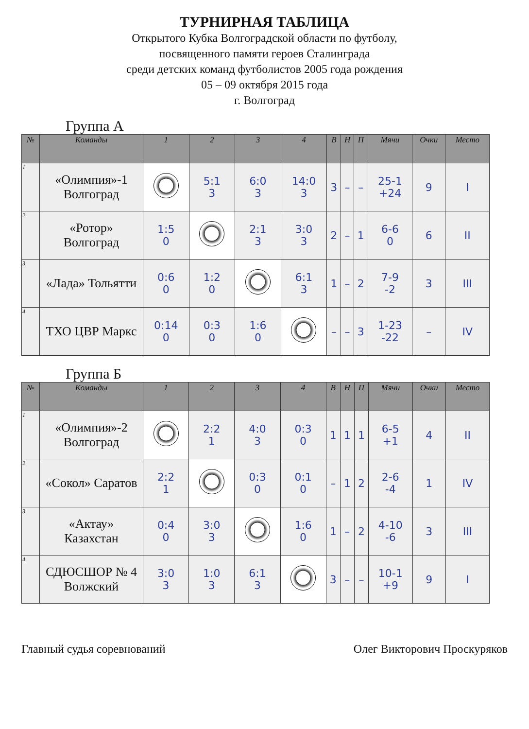ТУРНИРНАЯ ТАБЛИЦА
Открытого Кубка Волгоградской области по футболу,
посвященного памяти героев Сталинграда
среди детских команд футболистов 2005 года рождения
05 – 09 октября 2015 года
г. Волгоград
Группа А
| № | Команды | 1 | 2 | 3 | 4 | В | Н | П | Мячи | Очки | Место |
| --- | --- | --- | --- | --- | --- | --- | --- | --- | --- | --- | --- |
| 1 | «Олимпия»-1 Волгоград | | 5:1 3 | 6:0 3 | 14:0 3 | 3 | – | – | 25-1 +24 | 9 | I |
| 2 | «Ротор» Волгоград | 1:5 0 | | 2:1 3 | 3:0 3 | 2 | – | 1 | 6-6 0 | 6 | II |
| 3 | «Лада» Тольятти | 0:6 0 | 1:2 0 | | 6:1 3 | 1 | – | 2 | 7-9 -2 | 3 | III |
| 4 | ТХО ЦВР Маркс | 0:14 0 | 0:3 0 | 1:6 0 | | – | – | 3 | 1-23 -22 | – | IV |
Группа Б
| № | Команды | 1 | 2 | 3 | 4 | В | Н | П | Мячи | Очки | Место |
| --- | --- | --- | --- | --- | --- | --- | --- | --- | --- | --- | --- |
| 1 | «Олимпия»-2 Волгоград | | 2:2 1 | 4:0 3 | 0:3 0 | 1 | 1 | 1 | 6-5 +1 | 4 | II |
| 2 | «Сокол» Саратов | 2:2 1 | | 0:3 0 | 0:1 0 | – | 1 | 2 | 2-6 -4 | 1 | IV |
| 3 | «Актау» Казахстан | 0:4 0 | 3:0 3 | | 1:6 0 | 1 | – | 2 | 4-10 -6 | 3 | III |
| 4 | СДЮСШОР № 4 Волжский | 3:0 3 | 1:0 3 | 6:1 3 | | 3 | – | – | 10-1 +9 | 9 | I |
Главный судья соревнований Олег Викторович Проскуряков